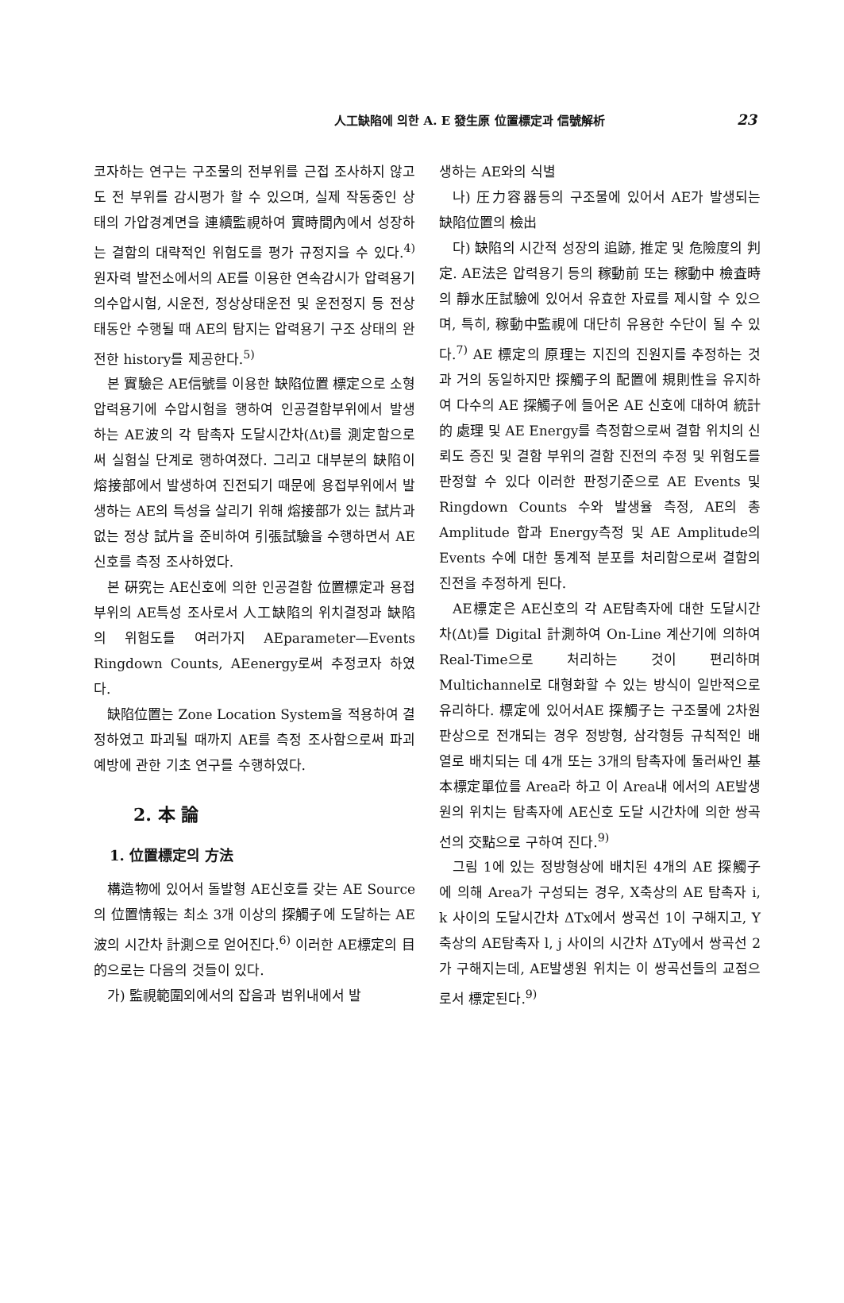人工缺陷에 의한 A. E 發生原 位置標定과 信號解析
23
코자하는 연구는 구조물의 전부위를 근접 조사하지 않고도 전 부위를 감시평가 할 수 있으며, 실제 작동중인 상태의 가압경계면을 連續監視하여 實時間內에서 성장하는 결함의 대략적인 위험도를 평가 규정지을 수 있다.<sup>4)</sup> 원자력 발전소에서의 AE를 이용한 연속감시가 압력용기의수압시험, 시운전, 정상상태운전 및 운전정지 등 전상태동안 수행될 때 AE의 탐지는 압력용기 구조 상태의 완전한 history를 제공한다.<sup>5)</sup>
본 實驗은 AE信號를 이용한 缺陷位置 標定으로 소형 압력용기에 수압시험을 행하여 인공결함부위에서 발생하는 AE波의 각 탐촉자 도달시간차(Δt)를 測定함으로써 실험실 단계로 행하여졌다. 그리고 대부분의 缺陷이 熔接部에서 발생하여 진전되기 때문에 용접부위에서 발생하는 AE의 특성을 살리기 위해 熔接部가 있는 試片과 없는 정상 試片을 준비하여 引張試驗을 수행하면서 AE신호를 측정 조사하였다.
본 硏究는 AE신호에 의한 인공결함 位置標定과 용접부위의 AE특성 조사로서 人工缺陷의 위치결정과 缺陷의 위험도를 여러가지 AEparameter—Events Ringdown Counts, AEenergy로써 추정코자 하였다.
缺陷位置는 Zone Location System을 적용하여 결정하였고 파괴될 때까지 AE를 측정 조사함으로써 파괴예방에 관한 기초 연구를 수행하였다.
2. 本 論
1. 位置標定의 方法
構造物에 있어서 돌발형 AE신호를 갖는 AE Source의 位置情報는 최소 3개 이상의 探觸子에 도달하는 AE波의 시간차 計測으로 얻어진다.<sup>6)</sup> 이러한 AE標定의 目的으로는 다음의 것들이 있다.
가) 監視範圍외에서의 잡음과 범위내에서 발
생하는 AE와의 식별
나) 圧力容器등의 구조물에 있어서 AE가 발생되는 缺陷位置의 檢出
다) 缺陷의 시간적 성장의 追跡, 推定 및 危險度의 判定. AE法은 압력용기 등의 稼動前 또는 稼動中 檢査時의 靜水圧試驗에 있어서 유효한 자료를 제시할 수 있으며, 특히, 稼動中監視에 대단히 유용한 수단이 될 수 있다.<sup>7)</sup> AE 標定의 原理는 지진의 진원지를 추정하는 것과 거의 동일하지만 探觸子의 配置에 規則性을 유지하여 다수의 AE 探觸子에 들어온 AE 신호에 대하여 統計的 處理 및 AE Energy를 측정함으로써 결함 위치의 신뢰도 증진 및 결함 부위의 결함 진전의 추정 및 위험도를 판정할 수 있다 이러한 판정기준으로 AE Events 및 Ringdown Counts 수와 발생율 측정, AE의 총 Amplitude 합과 Energy측정 및 AE Amplitude의 Events 수에 대한 통계적 분포를 처리함으로써 결함의 진전을 추정하게 된다.
AE標定은 AE신호의 각 AE탐촉자에 대한 도달시간차(Δt)를 Digital 計測하여 On-Line 계산기에 의하여 Real-Time으로 처리하는 것이 편리하며 Multichannel로 대형화할 수 있는 방식이 일반적으로 유리하다. 標定에 있어서AE 探觸子는 구조물에 2차원 판상으로 전개되는 경우 정방형, 삼각형등 규칙적인 배열로 배치되는 데 4개 또는 3개의 탐촉자에 둘러싸인 基本標定單位를 Area라 하고 이 Area내 에서의 AE발생원의 위치는 탐촉자에 AE신호 도달 시간차에 의한 쌍곡선의 交點으로 구하여 진다.<sup>9)</sup>
그림 1에 있는 정방형상에 배치된 4개의 AE 探觸子에 의해 Area가 구성되는 경우, X축상의 AE 탐촉자 i, k 사이의 도달시간차 ΔTx에서 쌍곡선 1이 구해지고, Y축상의 AE탐촉자 l, j 사이의 시간차 ΔTy에서 쌍곡선 2가 구해지는데, AE발생원 위치는 이 쌍곡선들의 교점으로서 標定된다.<sup>9)</sup>